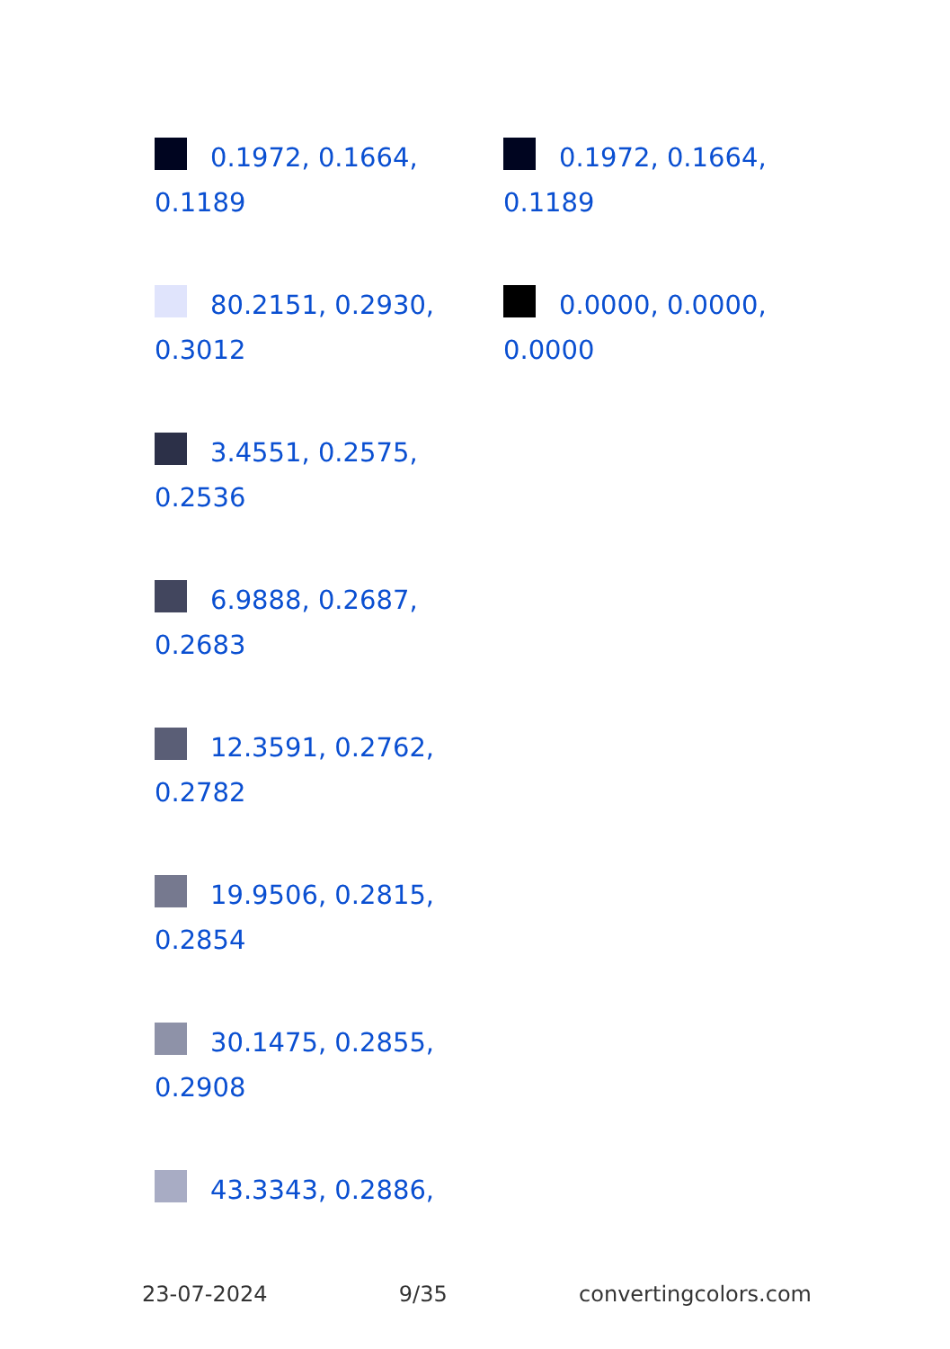0.1972, 0.1664,
0.1189
0.1972, 0.1664,
0.1189
80.2151, 0.2930,
0.3012
0.0000, 0.0000,
0.0000
3.4551, 0.2575,
0.2536
6.9888, 0.2687,
0.2683
12.3591, 0.2762,
0.2782
19.9506, 0.2815,
0.2854
30.1475, 0.2855,
0.2908
43.3343, 0.2886,
23-07-2024 9/35 convertingcolors.com